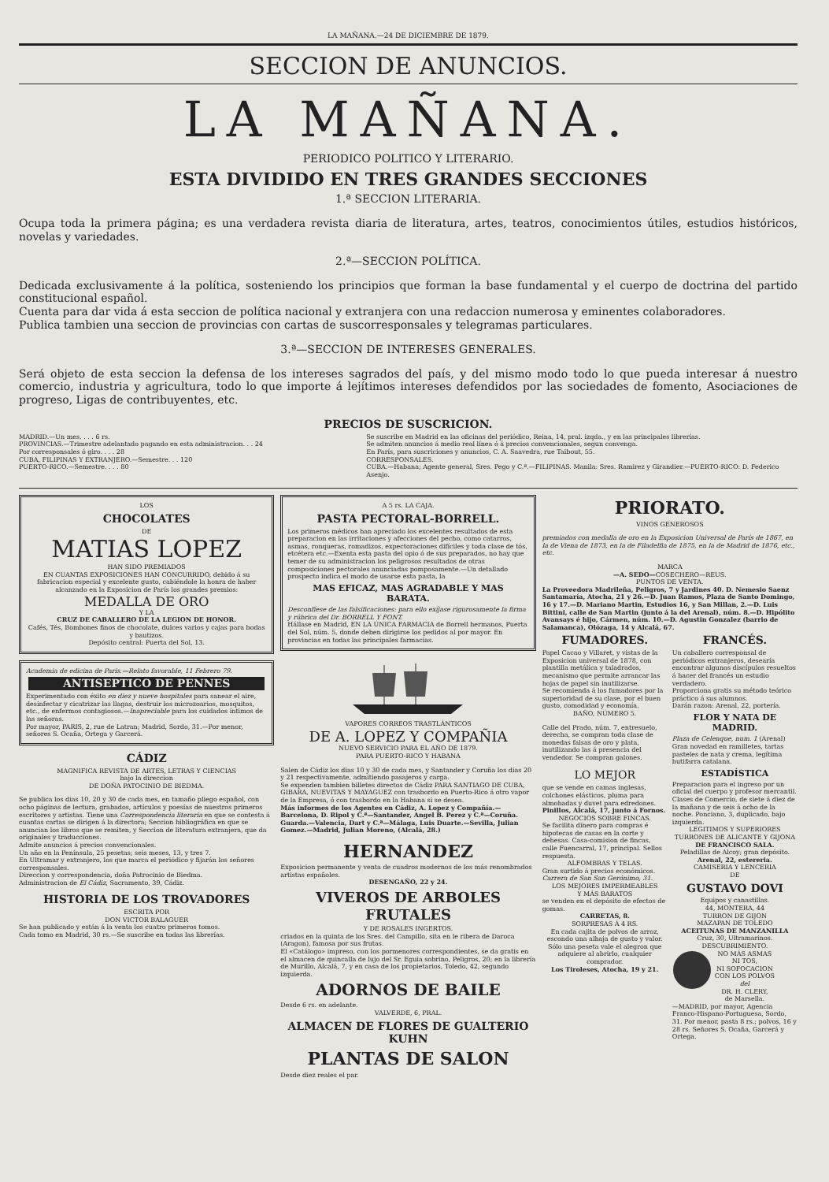LA MAÑANA.—24 DE DICIEMBRE DE 1879.
SECCION DE ANUNCIOS.
LA MAÑANA.
PERIODICO POLITICO Y LITERARIO.
ESTA DIVIDIDO EN TRES GRANDES SECCIONES
1.ª SECCION LITERARIA.
Ocupa toda la primera página; es una verdadera revista diaria de literatura, artes, teatros, conocimientos útiles, estudios históricos, novelas y variedades.
2.ª—SECCION POLÍTICA.
Dedicada exclusivamente á la política, sosteniendo los principios que forman la base fundamental y el cuerpo de doctrina del partido constitucional español.
Cuenta para dar vida á esta seccion de política nacional y extranjera con una redaccion numerosa y eminentes colaboradores.
Publica tambien una seccion de provincias con cartas de suscorresponsales y telegramas particulares.
3.ª—SECCION DE INTERESES GENERALES.
Será objeto de esta seccion la defensa de los intereses sagrados del país, y del mismo modo todo lo que pueda interesar á nuestro comercio, industria y agricultura, todo lo que importe á lejítimos intereses defendidos por las sociedades de fomento, Asociaciones de progreso, Ligas de contribuyentes, etc.
PRECIOS DE SUSCRICION.
MADRID.—Un mes. . . . 6 rs.
PROVINCIAS.—Trimestre adelantado pagando en esta administracion. . . 24
Por corresponsales ó giro. . . . 28
CUBA, FILIPINAS Y EXTRANJERO.—Semestre. . . 120
PUERTO-RICO.—Semestre. . . . 80
Se suscribe en Madrid en las oficinas del periódico, Reina, 14, pral. izqda., y en las principales librerías.
Se admiten anuncios á medio real línea ó á precios convencionales, segun convenga.
En París, para suscriciones y anuncios, C. A. Saavedra, rue Taibout, 55.
CORRESPONSALES.
CUBA.—Habana; Agente general, Sres. Pego y C.ª.—FILIPINAS. Manila: Sres. Ramirez y Girandier.—PUERTO-RICO: D. Federico Asenjo.
LOS
CHOCOLATES
DE
MATIAS LOPEZ
HAN SIDO PREMIADOS
EN CUANTAS EXPOSICIONES HAN CONCURRIDO, debido á su fabricacion especial y excelente gusto, cabiéndole la honra de haber alcanzado en la Exposicion de París los grandes premios:
MEDALLA DE ORO
Y LA
CRUZ DE CABALLERO DE LA LEGION DE HONOR.
Cafés, Tés, Bombones finos de chocolate, dulces varios y cajas para bodas y bautizos.
Depósito central: Puerta del Sol, 13.
Academia de edicina de Paris.—Relato favorable, 11 Febrero 79.
ANTISEPTICO DE PENNES
Experimentado con éxito en diez y nueve hospitales para sanear el aire, desinfectar y cicatrizar las llagas, destruir los microzoarios, mosquitos, etc., de enfermos contagiosos.—Inapreciable para los cuidados íntimos de las señoras.
Por mayor, PARIS, 2, rue de Latran; Madrid, Sordo, 31.—Por menor, señores S. Ocaña, Ortega y Garcerá.
CÁDIZ
MAGNIFICA REVISTA DE ARTES, LETRAS Y CIENCIAS
bajo la direccion
DE DOÑA PATOCINIO DE BIEDMA.
Se publica los dias 10, 20 y 30 de cada mes, en tamaño pliego español, con ocho páginas de lectura, grabados, artículos y poesías de nuestros primeros escritores y artistas. Tiene una Correspondencia literaria en que se contesta á cuantas cartas se dirigen á la directora; Seccion bibliográfica en que se anuncian los libros que se remiten, y Seccion de literatura extranjera, que da originales y traducciones.
Admite anuncios á precios convencionales.
Un año en la Península, 25 pesetas; seis meses, 13, y tres 7.
En Ultramar y extranjero, los que marca el periódico y fijarán los señores corresponsales.
Direccion y correspondencia, doña Patrocinio de Biedma.
Administracion de El Cádiz, Sacramento, 39, Cádiz.
HISTORIA DE LOS TROVADORES
ESCRITA POR
DON VICTOR BALAGUER
Se han publicado y están á la venta los cuatro primeros tomos.
Cada tomo en Madrid, 30 rs.—Se suscribe en todas las librerías.
A 5 rs. LA CAJA.
PASTA PECTORAL-BORRELL.
Los primeros médicos han apreciado los excelentes resultados de esta preparacion en las irritaciones y afecciones del pecho, como catarros, asmas, ronqueras, romadizos, expectoraciones difíciles y toda clase de tós, etcétera etc.—Exenta esta pasta del opio ó de sus preparados, no hay que temer de su administracion los peligrosos resultados de otras composiciones pectorales anunciadas pomposamente.—Un detallado prospecto indica el modo de usarse esta pasta, la
MAS EFICAZ, MAS AGRADABLE Y MAS BARATA.
Desconfíese de las falsificaciones: para ello exíjase rigurosamente la firma y rúbrica del Dr. BORRELL Y FONT.
Hállase en Madrid, EN LA ÚNICA FARMACIA de Borrell hermanos, Puerta del Sol, núm. 5, donde deben dirigirse los pedidos al por mayor. En provincias en todas las principales farmacias.
VAPORES CORREOS TRASTLÁNTICOS
DE A. LOPEZ Y COMPAÑIA
NUEVO SERVICIO PARA EL AÑO DE 1879.
PARA PUERTO-RICO Y HABANA
Salen de Cádiz los dias 10 y 30 de cada mes, y Santander y Coruña los dias 20 y 21 respectivamente, admitiendo pasajeros y carga.
Se expenden tambien billetes directos de Cádiz PARA SANTIAGO DE CUBA, GIBARA, NUEVITAS Y MAYAGUEZ con trasbordo en Puerto-Rico á otro vapor de la Empresa, ó con trasbordo en la Habana si se desea.
Más informes de los Agentes en Cádiz, A. Lopez y Compañía.—Barcelona, D. Ripol y C.ª—Santander, Angel B. Perez y C.ª—Coruña. Guarda.—Valencia, Dart y C.ª—Málaga, Luis Duarte.—Sevilla, Julian Gomez.—Madrid, Julian Moreno, (Alcalá, 28.)
HERNANDEZ
Exposicion permanente y venta de cuadros modernos de los más renombrados artistas españoles.
DESENGAÑO, 22 y 24.
VIVEROS DE ARBOLES FRUTALES
Y DE ROSALES INGERTOS.
criados en la quinta de los Sres. del Campillo, sita en le ribera de Daroca (Aragon), famosa por sus frutas.
El «Catálogo» impreso, con los pormenores correspondientes, se da gratis en el almacen de quincalla de lujo del Sr. Eguia sobrino, Peligros, 20; en la librería de Murillo, Alcalá, 7, y en casa de los propietarios, Toledo, 42, segundo izquierda.
ADORNOS DE BAILE
Desde 6 rs. en adelante.
VALVERDE, 6, PRAL.
ALMACEN DE FLORES DE GUALTERIO KUHN
PLANTAS DE SALON
Desde diez reales el par.
PRIORATO.
VINOS GENEROSOS
premiados con medalla de oro en la Exposicion Universal de París de 1867, en la de Viena de 1873, en la de Filadelfia de 1875, en la de Madrid de 1876, etc., etc.
MARCA
—A. SEDO—COSECHERO—REUS.
PUNTOS DE VENTA.
La Proveedora Madrileña, Peligros, 7 y Jardines 40. D. Nemesio Saenz Santamaría, Atocha, 21 y 26.—D. Juan Ramos, Plaza de Santo Domingo, 16 y 17.—D. Mariano Martin, Estudios 16, y San Millan, 2.—D. Luis Bittini, calle de San Martin (junto á la del Arenal), núm. 8.—D. Hipólito Avansays é hijo, Cármen, núm. 10.—D. Agustin Gonzalez (barrio de Salamanca), Olózaga, 14 y Alcalá, 67.
FUMADORES.
Papel Cacao y Villaret, y vistas de la Exposicion universal de 1878, con plantilla metálica y taladrados, mecanismo que permite arrancar las hojas de papel sin inutilizarse.
Se recomienda á los fumadores por la superioridad de su clase, por el buen gusto, comodidad y economía.
BAÑO, NÚMERO 5.
Calle del Prado, núm. 7, entresuelo, derecha, se compran toda clase de monedas falsas de oro y plata, inutilizando las á presencia del vendedor. Se compran galones.
LO MEJOR
que se vende en camas inglesas, colchones elásticos, pluma para almohadas y duvet para edredones.
Pinillos, Alcalá, 17, junto á Fornos.
NEGOCIOS SOBRE FINCAS.
Se facilita dinero para compras é hipotecas de casas en la corte y dehesas. Casa-comision de fincas, calle Fuencarral, 17, principal. Sellos respuesta.
ALFOMBRAS Y TELAS.
Gran surtido á precios económicos.
Carrera de San San Gerónimo, 31.
LOS MEJORES IMPERMEABLES
Y MÁS BARATOS
se venden en el depósito de efectos de gomas.
CARRETAS, 8.
SORPRESAS Á 4 RS.
En cada cajita de polvos de arroz, escondo una alhaja de gusto y valor. Sólo una peseta vale el alegron que adquiere al abrirlo, cualquier comprador.
Los Tiroleses, Atocha, 19 y 21.
FRANCÉS.
Un caballero corresponsal de periódicos extranjeros, desearía encontrar algunos discípulos resueltos á hacer del francés un estudio verdadero.
Proporciona gratis su método teórico práctico á sus alumnos.
Darán razon: Arenal, 22, portería.
FLOR Y NATA DE MADRID.
Plaza de Celenque, num. 1 (Arenal)
Gran novedad en ramilletes, tartas pasteles de nata y crema, legítima butifarra catalana.
ESTADÍSTICA
Preparacion para el ingreso por un oficial del cuerpo y profesor mercantil. Clases de Comercio, de siete á diez de la mañana y de seis á ocho de la noche. Ponciano, 3, duplicado, bajo izquierda.
LEGITIMOS Y SUPERIORES TURRONES DE ALICANTE Y GIJONA
DE FRANCISCO SALA.
Peladillas de Alcoy; gran depósito.
Arenal, 22, estereria.
CAMISERIA Y LENCERIA
DE
GUSTAVO DOVI
Equipos y canastillas.
44, MONTERA, 44
TURRON DE GIJON
MAZAPAN DE TOLEDO
ACEITUNAS DE MANZANILLA
Cruz, 30, Ultramarinos.
DESCUBRIMIENTO.
NO MÁS ASMAS
NI TOS,
NI SOFOCACION
CON LOS POLVOS
del
DR. H. CLERY,
de Marsella.
—MADRID, por mayor, Agencia Franco-Hispano-Portuguesa, Sordo, 31. Por menor, pasta 8 rs.; polvos, 16 y 28 rs. Señores S. Ocaña, Garcerá y Ortega.